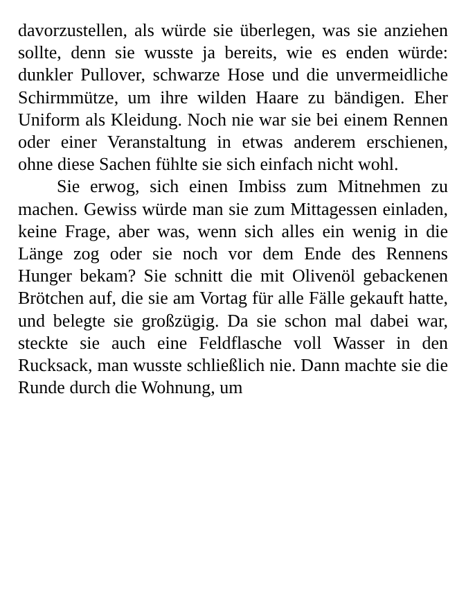davorzustellen, als würde sie überlegen, was sie anziehen sollte, denn sie wusste ja bereits, wie es enden würde: dunkler Pullover, schwarze Hose und die unvermeidliche Schirmmütze, um ihre wilden Haare zu bändigen. Eher Uniform als Kleidung. Noch nie war sie bei einem Rennen oder einer Veranstaltung in etwas anderem erschienen, ohne diese Sachen fühlte sie sich einfach nicht wohl.
Sie erwog, sich einen Imbiss zum Mitnehmen zu machen. Gewiss würde man sie zum Mittagessen einladen, keine Frage, aber was, wenn sich alles ein wenig in die Länge zog oder sie noch vor dem Ende des Rennens Hunger bekam? Sie schnitt die mit Olivenöl gebackenen Brötchen auf, die sie am Vortag für alle Fälle gekauft hatte, und belegte sie großzügig. Da sie schon mal dabei war, steckte sie auch eine Feldflasche voll Wasser in den Rucksack, man wusste schließlich nie. Dann machte sie die Runde durch die Wohnung, um